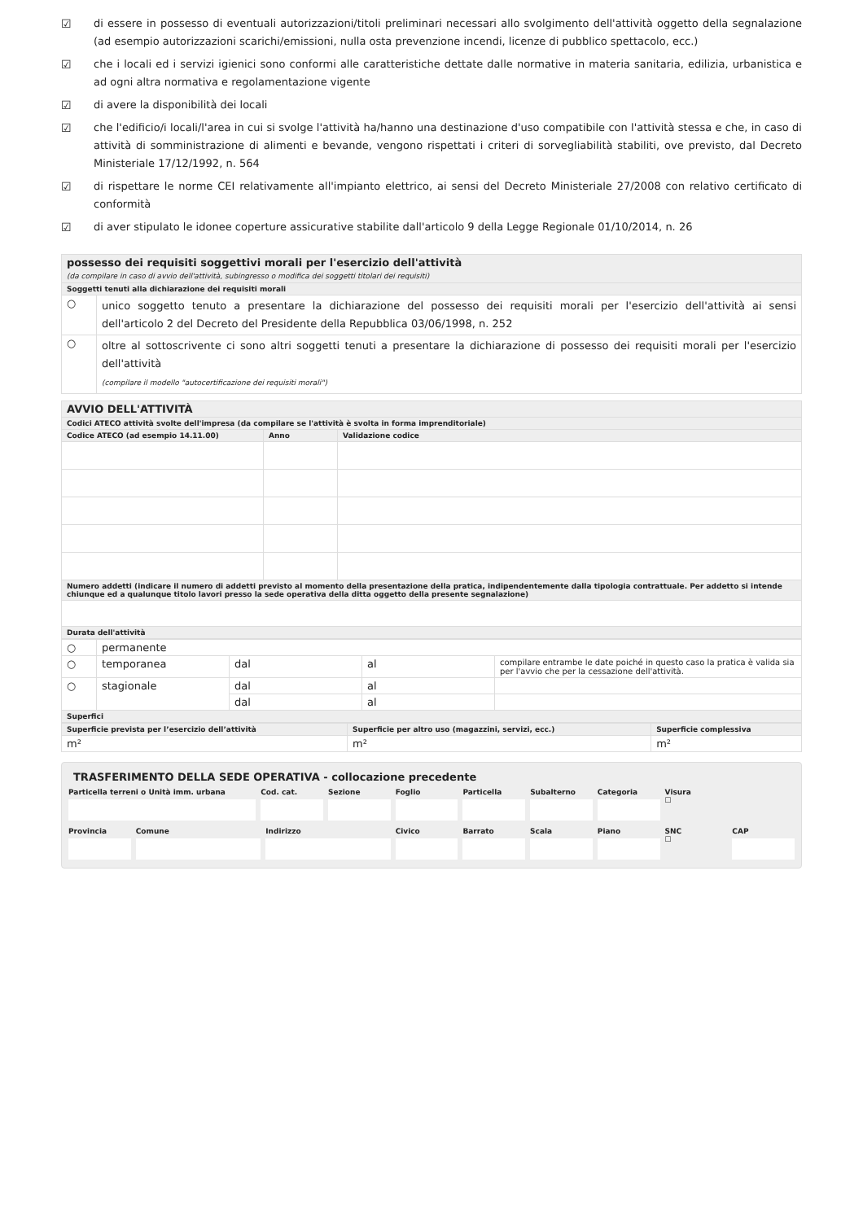☑ di essere in possesso di eventuali autorizzazioni/titoli preliminari necessari allo svolgimento dell'attività oggetto della segnalazione (ad esempio autorizzazioni scarichi/emissioni, nulla osta prevenzione incendi, licenze di pubblico spettacolo, ecc.)
☑ che i locali ed i servizi igienici sono conformi alle caratteristiche dettate dalle normative in materia sanitaria, edilizia, urbanistica e ad ogni altra normativa e regolamentazione vigente
☑ di avere la disponibilità dei locali
☑ che l'edificio/i locali/l'area in cui si svolge l'attività ha/hanno una destinazione d'uso compatibile con l'attività stessa e che, in caso di attività di somministrazione di alimenti e bevande, vengono rispettati i criteri di sorvegliabilità stabiliti, ove previsto, dal Decreto Ministeriale 17/12/1992, n. 564
☑ di rispettare le norme CEI relativamente all'impianto elettrico, ai sensi del Decreto Ministeriale 27/2008 con relativo certificato di conformità
☑ di aver stipulato le idonee coperture assicurative stabilite dall'articolo 9 della Legge Regionale 01/10/2014, n. 26
| possesso dei requisiti soggettivi morali per l'esercizio dell'attività (da compilare in caso di avvio dell'attività, subingresso o modifica dei soggetti titolari dei requisiti) | |
| Soggetti tenuti alla dichiarazione dei requisiti morali | |
| ○ | unico soggetto tenuto a presentare la dichiarazione del possesso dei requisiti morali per l'esercizio dell'attività ai sensi dell'articolo 2 del Decreto del Presidente della Repubblica 03/06/1998, n. 252 |
| ○ | oltre al sottoscrivente ci sono altri soggetti tenuti a presentare la dichiarazione di possesso dei requisiti morali per l'esercizio dell'attività (compilare il modello "autocertificazione dei requisiti morali") |
| AVVIO DELL'ATTIVITÀ | | |
| Codici ATECO attività svolte dell'impresa (da compilare se l'attività è svolta in forma imprenditoriale) | | |
| Codice ATECO (ad esempio 14.11.00) | Anno | Validazione codice |
| Numero addetti (indicare il numero di addetti previsto al momento della presentazione della pratica, indipendentemente dalla tipologia contrattuale. Per addetto si intende chiunque ed a qualunque titolo lavori presso la sede operativa della ditta oggetto della presente segnalazione) | | |
| Durata dell'attività | | |
| ○ | permanente | | | |
| ○ | temporanea | dal | al | compilare entrambe le date poiché in questo caso la pratica è valida sia per l'avvio che per la cessazione dell'attività. |
| ○ | stagionale | dal | al | |
| | | dal | al | |
| Superfici | | | | |
| Superficie prevista per l’esercizio dell’attività | Superficie per altro uso (magazzini, servizi, ecc.) | Superficie complessiva |
| m² | m² | m² |
TRASFERIMENTO DELLA SEDE OPERATIVA - collocazione precedente
Particella terreni o Unità imm. urbana
Cod. cat. Sezione Foglio Particella Subalterno Categoria Visura
☐
Provincia Comune Indirizzo Civico Barrato Scala Piano SNC
☐
CAP